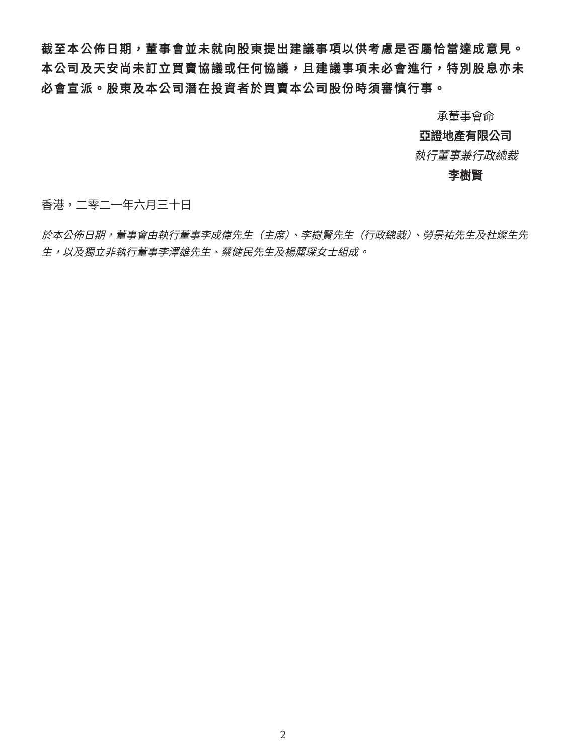截至本公佈日期，董事會並未就向股東提出建議事項以供考慮是否屬恰當達成意見。本公司及天安尚未訂立買賣協議或任何協議，且建議事項未必會進行，特別股息亦未必會宣派。股東及本公司潛在投資者於買賣本公司股份時須審慎行事。
承董事會命
亞證地產有限公司
執行董事兼行政總裁
李樹賢
香港，二零二一年六月三十日
於本公佈日期，董事會由執行董事李成偉先生（主席）、李樹賢先生（行政總裁）、勞景祐先生及杜燦生先生，以及獨立非執行董事李澤雄先生、蔡健民先生及楊麗琛女士組成。
2